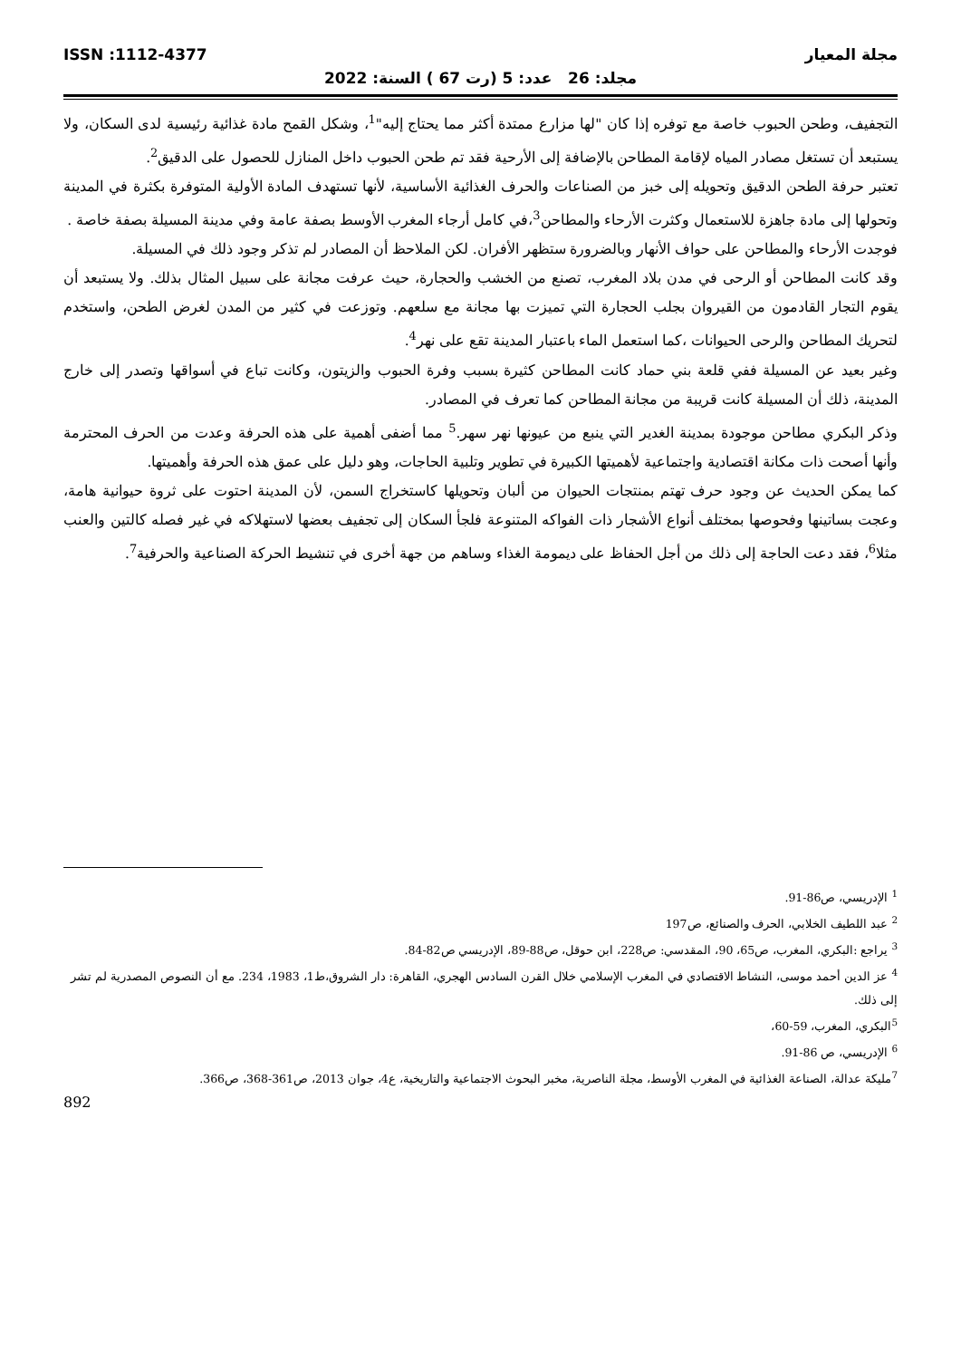مجلة المعيار ISSN :1112-4377
مجلد: 26 عدد: 5 (رت 67 ) السنة: 2022
التجفيف، وطحن الحبوب خاصة مع توفره إذا كان "لها مزارع ممتدة أكثر مما يحتاج إليه"<sup>1</sup>، وشكل القمح مادة غذائية رئيسية لدى السكان، ولا يستبعد أن تستغل مصادر المياه لإقامة المطاحن بالإضافة إلى الأرحية فقد تم طحن الحبوب داخل المنازل للحصول على الدقيق<sup>2</sup>.
تعتبر حرفة الطحن الدقيق وتحويله إلى خبز من الصناعات والحرف الغذائية الأساسية، لأنها تستهدف المادة الأولية المتوفرة بكثرة في المدينة وتحولها إلى مادة جاهزة للاستعمال وكثرت الأرحاء والمطاحن<sup>3</sup>،في كامل أرجاء المغرب الأوسط بصفة عامة وفي مدينة المسيلة بصفة خاصة .
فوجدت الأرحاء والمطاحن على حواف الأنهار وبالضرورة ستظهر الأفران. لكن الملاحظ أن المصادر لم تذكر وجود ذلك في المسيلة.
وقد كانت المطاحن أو الرحى في مدن بلاد المغرب، تصنع من الخشب والحجارة، حيث عرفت مجانة على سبيل المثال بذلك. ولا يستبعد أن يقوم التجار القادمون من القيروان بجلب الحجارة التي تميزت بها مجانة مع سلعهم. وتوزعت في كثير من المدن لغرض الطحن، واستخدم لتحريك المطاحن والرحى الحيوانات ،كما استعمل الماء باعتبار المدينة تقع على نهر<sup>4</sup>.
وغير بعيد عن المسيلة ففي قلعة بني حماد كانت المطاحن كثيرة بسبب وفرة الحبوب والزيتون، وكانت تباع في أسواقها وتصدر إلى خارج المدينة، ذلك أن المسيلة كانت قريبة من مجانة المطاحن كما تعرف في المصادر.
وذكر البكري مطاحن موجودة بمدينة الغدير التي ينبع من عيونها نهر سهر.<sup>5</sup> مما أضفى أهمية على هذه الحرفة وعدت من الحرف المحترمة وأنها أصحت ذات مكانة اقتصادية واجتماعية لأهميتها الكبيرة في تطوير وتلبية الحاجات، وهو دليل على عمق هذه الحرفة وأهميتها.
كما يمكن الحديث عن وجود حرف تهتم بمنتجات الحيوان من ألبان وتحويلها كاستخراج السمن، لأن المدينة احتوت على ثروة حيوانية هامة، وعجت بساتينها وفحوصها بمختلف أنواع الأشجار ذات الفواكه المتنوعة فلجأ السكان إلى تجفيف بعضها لاستهلاكه في غير فصله كالتين والعنب مثلا<sup>6</sup>، فقد دعت الحاجة إلى ذلك من أجل الحفاظ على ديمومة الغذاء وساهم من جهة أخرى في تنشيط الحركة الصناعية والحرفية<sup>7</sup>.
<sup>1</sup> الإدريسي، ص86-91.
<sup>2</sup> عبد اللطيف الخلابي، الحرف والصنائع، ص197
<sup>3</sup> يراجع :البكري، المغرب، ص65، 90، المقدسي: ص228، ابن حوقل، ص88-89، الإدريسي ص82-84.
<sup>4</sup> عز الدين أحمد موسى، النشاط الاقتصادي في المغرب الإسلامي خلال القرن السادس الهجري، القاهرة: دار الشروق،ط1، 1983، 234. مع أن النصوص المصدرية لم تشر إلى ذلك.
<sup>5</sup> البكري، المغرب، 59-60،
<sup>6</sup> الإدريسي، ص 86-91.
<sup>7</sup> مليكة عدالة، الصناعة الغذائية في المغرب الأوسط، مجلة الناصرية، مخبر البحوث الاجتماعية والتاريخية، ع4، جوان 2013، ص361-368، ص366.
892